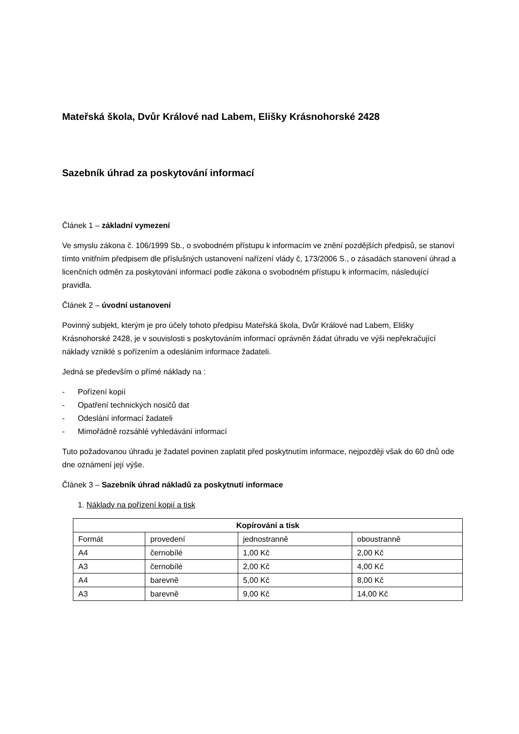Mateřská škola, Dvůr Králové nad Labem, Elišky Krásnohorské 2428
Sazebník úhrad za poskytování informací
Článek 1 – základní vymezení
Ve smyslu zákona č. 106/1999 Sb., o svobodném přístupu k informacím ve znění pozdějších předpisů, se stanoví tímto vnitřním předpisem dle příslušných ustanovení nařízení vlády č, 173/2006 S., o zásadách stanovení úhrad a licenčních odměn za poskytování informací podle zákona o svobodném přístupu k informacím, následující pravidla.
Článek 2 – úvodní ustanovení
Povinný subjekt, kterým je pro účely tohoto předpisu Mateřská škola, Dvůr Králové nad Labem, Elišky Krásnohorské 2428, je v souvislosti s poskytováním informací oprávněn žádat úhradu ve výši nepřekračující náklady vzniklé s pořízením a odesláním informace žadateli.
Jedná se především o přímé náklady na :
- Pořízení kopií
- Opatření technických nosičů dat
- Odeslání informací žadateli
- Mimořádně rozsáhlé vyhledávání informací
Tuto požadovanou úhradu je žadatel povinen zaplatit před poskytnutím informace, nejpozději však do 60 dnů ode dne oznámení její výše.
Článek 3 – Sazebník úhrad nákladů za poskytnutí informace
1. Náklady na pořízení kopií a tisk
| Kopírování a tisk | | | |
| --- | --- | --- | --- |
| Formát | provedení | jednostranně | oboustranně |
| A4 | černobílé | 1,00 Kč | 2,00 Kč |
| A3 | černobílé | 2,00 Kč | 4,00 Kč |
| A4 | barevně | 5,00 Kč | 8,00 Kč |
| A3 | barevně | 9,00 Kč | 14,00 Kč |